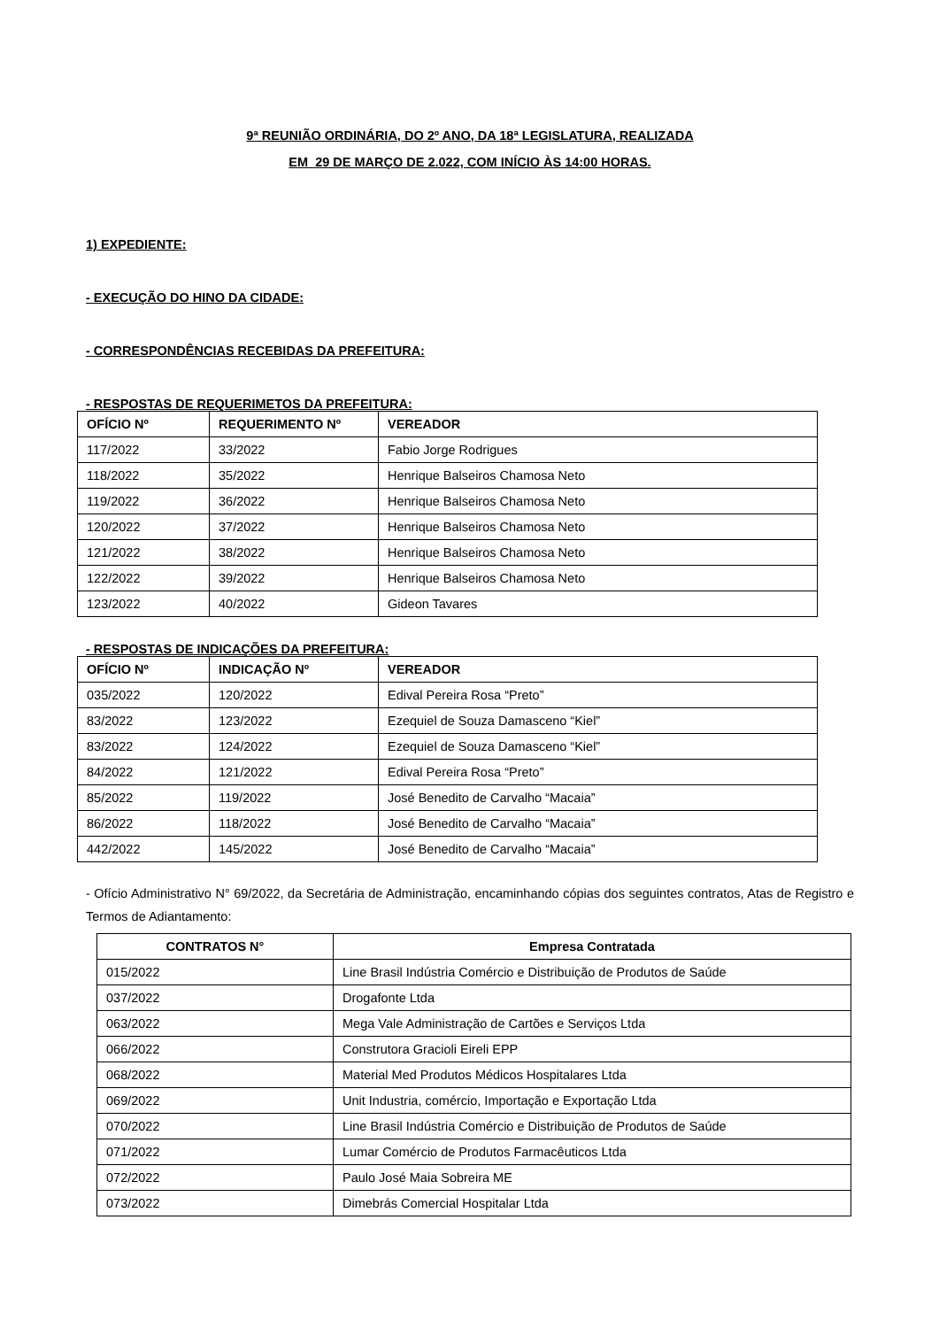9ª REUNIÃO ORDINÁRIA, DO 2º ANO, DA 18ª LEGISLATURA, REALIZADA
EM 29 DE MARÇO DE 2.022, COM INÍCIO ÀS 14:00 HORAS.
1) EXPEDIENTE:
- EXECUÇÃO DO HINO DA CIDADE:
- CORRESPONDÊNCIAS RECEBIDAS DA PREFEITURA:
- RESPOSTAS DE REQUERIMETOS DA PREFEITURA:
| OFÍCIO Nº | REQUERIMENTO Nº | VEREADOR |
| --- | --- | --- |
| 117/2022 | 33/2022 | Fabio Jorge Rodrigues |
| 118/2022 | 35/2022 | Henrique Balseiros Chamosa Neto |
| 119/2022 | 36/2022 | Henrique Balseiros Chamosa Neto |
| 120/2022 | 37/2022 | Henrique Balseiros Chamosa Neto |
| 121/2022 | 38/2022 | Henrique Balseiros Chamosa Neto |
| 122/2022 | 39/2022 | Henrique Balseiros Chamosa Neto |
| 123/2022 | 40/2022 | Gideon Tavares |
- RESPOSTAS DE INDICAÇÕES DA PREFEITURA:
| OFÍCIO Nº | INDICAÇÃO Nº | VEREADOR |
| --- | --- | --- |
| 035/2022 | 120/2022 | Edival Pereira Rosa “Preto” |
| 83/2022 | 123/2022 | Ezequiel de Souza Damasceno “Kiel” |
| 83/2022 | 124/2022 | Ezequiel de Souza Damasceno “Kiel” |
| 84/2022 | 121/2022 | Edival Pereira Rosa “Preto” |
| 85/2022 | 119/2022 | José Benedito de Carvalho “Macaia” |
| 86/2022 | 118/2022 | José Benedito de Carvalho “Macaia” |
| 442/2022 | 145/2022 | José Benedito de Carvalho “Macaia” |
- Ofício Administrativo N° 69/2022, da Secretária de Administração, encaminhando cópias dos seguintes contratos, Atas de Registro e Termos de Adiantamento:
| CONTRATOS N° | Empresa Contratada |
| --- | --- |
| 015/2022 | Line Brasil Indústria Comércio e Distribuição de Produtos de Saúde |
| 037/2022 | Drogafonte Ltda |
| 063/2022 | Mega Vale Administração de Cartões e Serviços Ltda |
| 066/2022 | Construtora Gracioli Eireli EPP |
| 068/2022 | Material Med Produtos Médicos Hospitalares Ltda |
| 069/2022 | Unit Industria, comércio, Importação e Exportação Ltda |
| 070/2022 | Line Brasil Indústria Comércio e Distribuição de Produtos de Saúde |
| 071/2022 | Lumar Comércio de Produtos Farmacêuticos Ltda |
| 072/2022 | Paulo José Maia Sobreira ME |
| 073/2022 | Dimebrás Comercial Hospitalar Ltda |